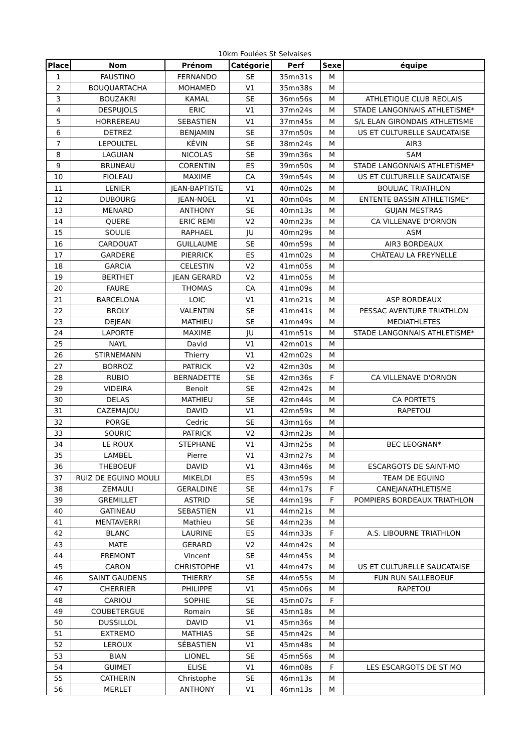10km Foulées St Selvaises
| Place | Nom | Prénom | Catégorie | Perf | Sexe | équipe |
| --- | --- | --- | --- | --- | --- | --- |
| 1 | FAUSTINO | FERNANDO | SE | 35mn31s | M | |
| 2 | BOUQUARTACHA | MOHAMED | V1 | 35mn38s | M | |
| 3 | BOUZAKRI | KAMAL | SE | 36mn56s | M | ATHLETIQUE CLUB REOLAIS |
| 4 | DESPUJOLS | ERIC | V1 | 37mn24s | M | STADE LANGONNAIS ATHLETISME* |
| 5 | HORREREAU | SEBASTIEN | V1 | 37mn45s | M | S/L ELAN GIRONDAIS ATHLETISME |
| 6 | DETREZ | BENJAMIN | SE | 37mn50s | M | US ET CULTURELLE SAUCATAISE |
| 7 | LEPOULTEL | KÉVIN | SE | 38mn24s | M | AIR3 |
| 8 | LAGUIAN | NICOLAS | SE | 39mn36s | M | SAM |
| 9 | BRUNEAU | CORENTIN | ES | 39mn50s | M | STADE LANGONNAIS ATHLETISME* |
| 10 | FIOLEAU | MAXIME | CA | 39mn54s | M | US ET CULTURELLE SAUCATAISE |
| 11 | LENIER | JEAN-BAPTISTE | V1 | 40mn02s | M | BOULIAC TRIATHLON |
| 12 | DUBOURG | JEAN-NOEL | V1 | 40mn04s | M | ENTENTE BASSIN ATHLETISME* |
| 13 | MENARD | ANTHONY | SE | 40mn13s | M | GUJAN MESTRAS |
| 14 | QUERE | ERIC REMI | V2 | 40mn23s | M | CA VILLENAVE D'ORNON |
| 15 | SOULIE | RAPHAEL | JU | 40mn29s | M | ASM |
| 16 | CARDOUAT | GUILLAUME | SE | 40mn59s | M | AIR3 BORDEAUX |
| 17 | GARDERE | PIERRICK | ES | 41mn02s | M | CHÂTEAU LA FREYNELLE |
| 18 | GARCIA | CELESTIN | V2 | 41mn05s | M | |
| 19 | BERTHET | JEAN GERARD | V2 | 41mn05s | M | |
| 20 | FAURE | THOMAS | CA | 41mn09s | M | |
| 21 | BARCELONA | LOIC | V1 | 41mn21s | M | ASP BORDEAUX |
| 22 | BROLY | VALENTIN | SE | 41mn41s | M | PESSAC AVENTURE TRIATHLON |
| 23 | DEJEAN | MATHIEU | SE | 41mn49s | M | MEDIATHLETES |
| 24 | LAPORTE | MAXIME | JU | 41mn51s | M | STADE LANGONNAIS ATHLETISME* |
| 25 | NAYL | David | V1 | 42mn01s | M | |
| 26 | STIRNEMANN | Thierry | V1 | 42mn02s | M | |
| 27 | BORROZ | PATRICK | V2 | 42mn30s | M | |
| 28 | RUBIO | BERNADETTE | SE | 42mn36s | F | CA VILLENAVE D'ORNON |
| 29 | VIDEIRA | Benoit | SE | 42mn42s | M | |
| 30 | DELAS | MATHIEU | SE | 42mn44s | M | CA PORTETS |
| 31 | CAZEMAJOU | DAVID | V1 | 42mn59s | M | RAPETOU |
| 32 | PORGE | Cedric | SE | 43mn16s | M | |
| 33 | SOURIC | PATRICK | V2 | 43mn23s | M | |
| 34 | LE ROUX | STEPHANE | V1 | 43mn25s | M | BEC LEOGNAN* |
| 35 | LAMBEL | Pierre | V1 | 43mn27s | M | |
| 36 | THEBOEUF | DAVID | V1 | 43mn46s | M | ESCARGOTS DE SAINT-MO |
| 37 | RUIZ DE EGUINO MOULI | MIKELDI | ES | 43mn59s | M | TEAM DE EGUINO |
| 38 | ZEMAULI | GERALDINE | SE | 44mn17s | F | CANEJANATHLETISME |
| 39 | GREMILLET | ASTRID | SE | 44mn19s | F | POMPIERS BORDEAUX TRIATHLON |
| 40 | GATINEAU | SEBASTIEN | V1 | 44mn21s | M | |
| 41 | MENTAVERRI | Mathieu | SE | 44mn23s | M | |
| 42 | BLANC | LAURINE | ES | 44mn33s | F | A.S. LIBOURNE TRIATHLON |
| 43 | MATE | GERARD | V2 | 44mn42s | M | |
| 44 | FREMONT | Vincent | SE | 44mn45s | M | |
| 45 | CARON | CHRISTOPHE | V1 | 44mn47s | M | US ET CULTURELLE SAUCATAISE |
| 46 | SAINT GAUDENS | THIERRY | SE | 44mn55s | M | FUN RUN SALLEBOEUF |
| 47 | CHERRIER | PHILIPPE | V1 | 45mn06s | M | RAPETOU |
| 48 | CARIOU | SOPHIE | SE | 45mn07s | F | |
| 49 | COUBETERGUE | Romain | SE | 45mn18s | M | |
| 50 | DUSSILLOL | DAVID | V1 | 45mn36s | M | |
| 51 | EXTREMO | MATHIAS | SE | 45mn42s | M | |
| 52 | LEROUX | SÉBASTIEN | V1 | 45mn48s | M | |
| 53 | BIAN | LIONEL | SE | 45mn56s | M | |
| 54 | GUIMET | ELISE | V1 | 46mn08s | F | LES ESCARGOTS DE ST MO |
| 55 | CATHERIN | Christophe | SE | 46mn13s | M | |
| 56 | MERLET | ANTHONY | V1 | 46mn13s | M | |